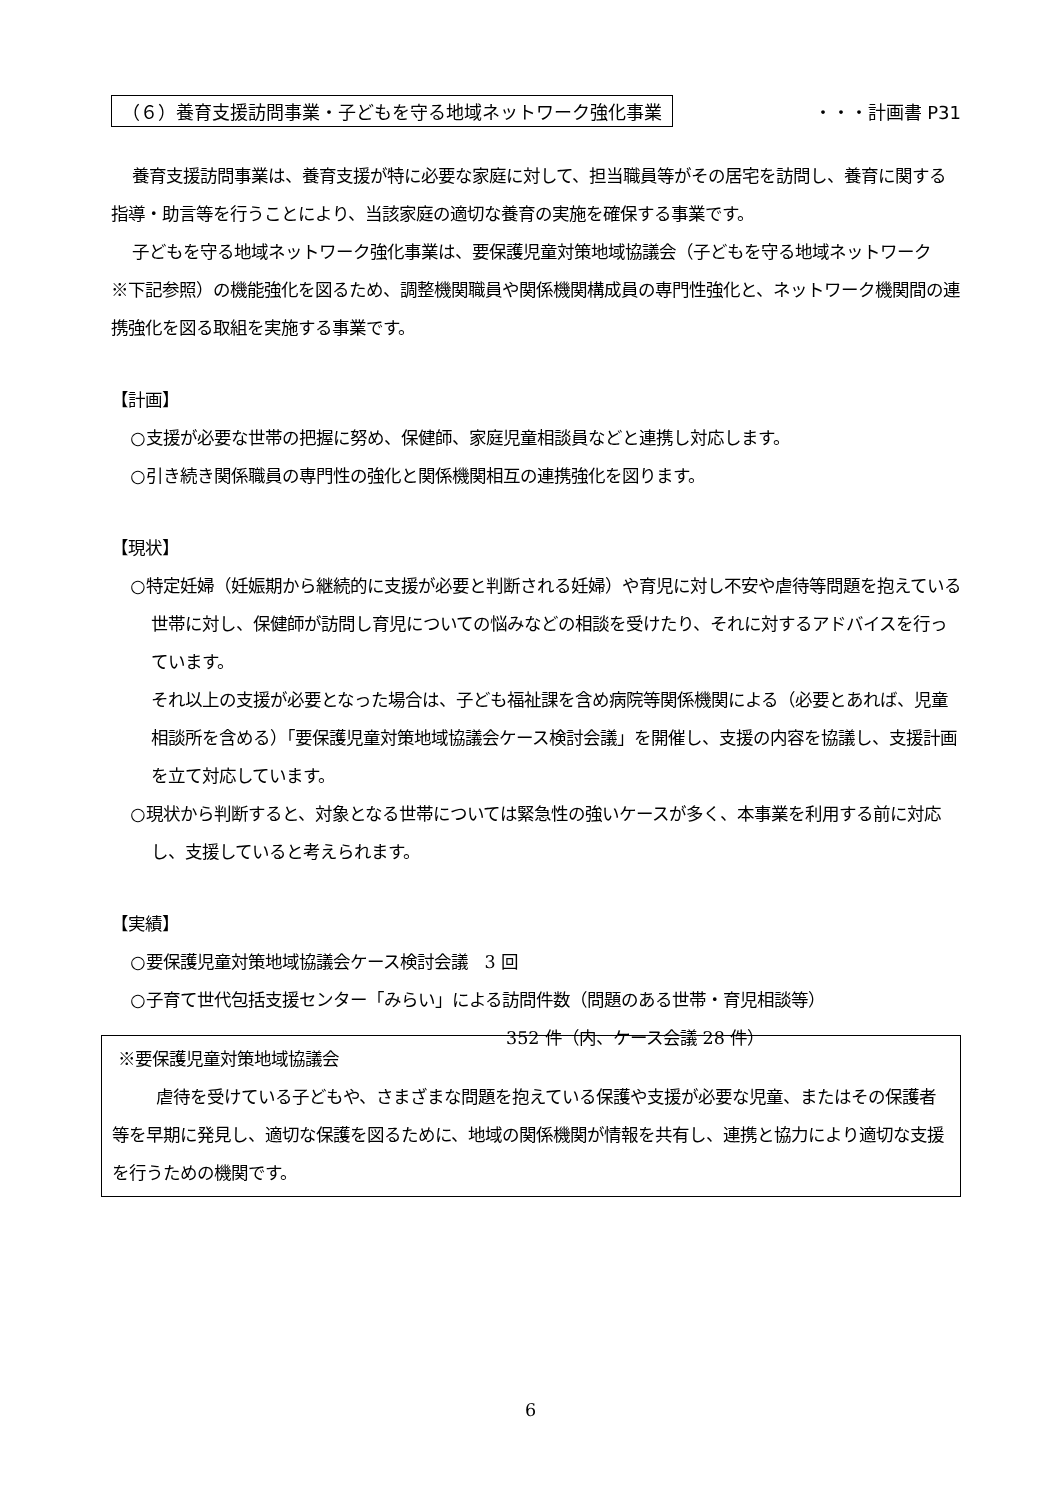（６）養育支援訪問事業・子どもを守る地域ネットワーク強化事業 ・・・計画書 P31
養育支援訪問事業は、養育支援が特に必要な家庭に対して、担当職員等がその居宅を訪問し、養育に関する指導・助言等を行うことにより、当該家庭の適切な養育の実施を確保する事業です。
子どもを守る地域ネットワーク強化事業は、要保護児童対策地域協議会（子どもを守る地域ネットワーク　※下記参照）の機能強化を図るため、調整機関職員や関係機関構成員の専門性強化と、ネットワーク機関間の連携強化を図る取組を実施する事業です。
【計画】
○支援が必要な世帯の把握に努め、保健師、家庭児童相談員などと連携し対応します。
○引き続き関係職員の専門性の強化と関係機関相互の連携強化を図ります。
【現状】
○特定妊婦（妊娠期から継続的に支援が必要と判断される妊婦）や育児に対し不安や虐待等問題を抱えている世帯に対し、保健師が訪問し育児についての悩みなどの相談を受けたり、それに対するアドバイスを行っています。
それ以上の支援が必要となった場合は、子ども福祉課を含め病院等関係機関による（必要とあれば、児童相談所を含める）「要保護児童対策地域協議会ケース検討会議」を開催し、支援の内容を協議し、支援計画を立て対応しています。
○現状から判断すると、対象となる世帯については緊急性の強いケースが多く、本事業を利用する前に対応し、支援していると考えられます。
【実績】
○要保護児童対策地域協議会ケース検討会議　3 回
○子育て世代包括支援センター「みらい」による訪問件数（問題のある世帯・育児相談等）
352 件（内、ケース会議 28 件）
※要保護児童対策地域協議会
虐待を受けている子どもや、さまざまな問題を抱えている保護や支援が必要な児童、またはその保護者等を早期に発見し、適切な保護を図るために、地域の関係機関が情報を共有し、連携と協力により適切な支援を行うための機関です。
6